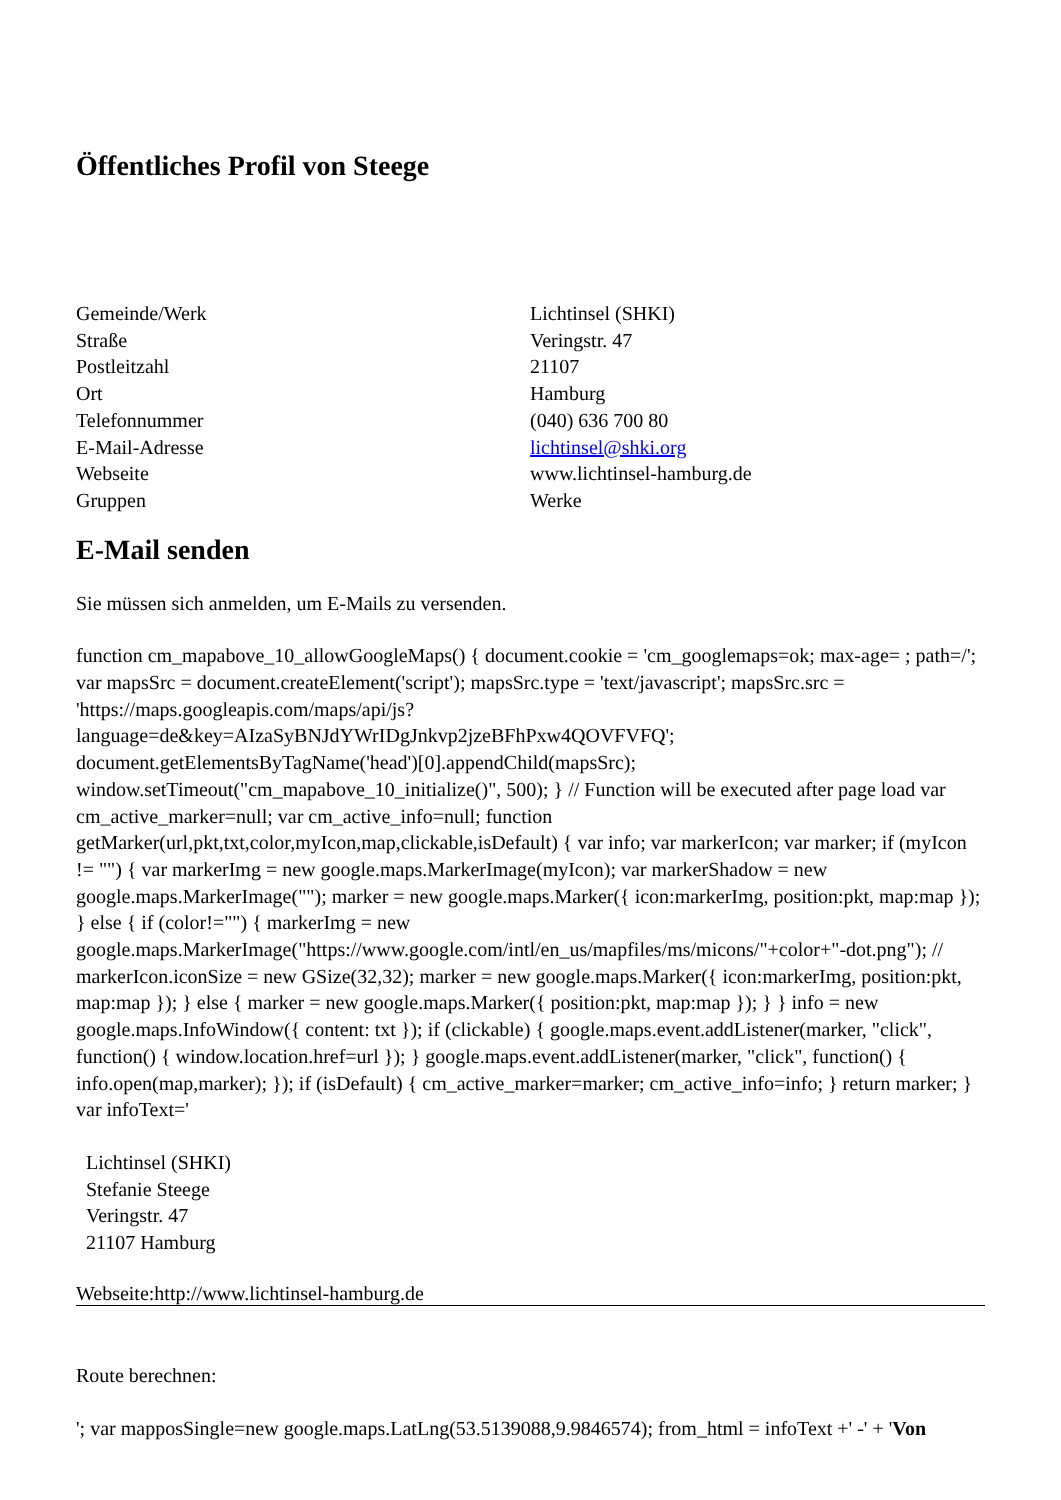Öffentliches Profil von Steege
| Gemeinde/Werk | Lichtinsel (SHKI) |
| Straße | Veringstr. 47 |
| Postleitzahl | 21107 |
| Ort | Hamburg |
| Telefonnummer | (040) 636 700 80 |
| E-Mail-Adresse | lichtinsel@shki.org |
| Webseite | www.lichtinsel-hamburg.de |
| Gruppen | Werke |
E-Mail senden
Sie müssen sich anmelden, um E-Mails zu versenden.
function cm_mapabove_10_allowGoogleMaps() { document.cookie = 'cm_googlemaps=ok; max-age= ; path=/'; var mapsSrc = document.createElement('script'); mapsSrc.type = 'text/javascript'; mapsSrc.src = 'https://maps.googleapis.com/maps/api/js?language=de&key=AIzaSyBNJdYWrIDgJnkvp2jzeBFhPxw4QOVFVFQ'; document.getElementsByTagName('head')[0].appendChild(mapsSrc); window.setTimeout("cm_mapabove_10_initialize()", 500); } // Function will be executed after page load var cm_active_marker=null; var cm_active_info=null; function getMarker(url,pkt,txt,color,myIcon,map,clickable,isDefault) { var info; var markerIcon; var marker; if (myIcon != "") { var markerImg = new google.maps.MarkerImage(myIcon); var markerShadow = new google.maps.MarkerImage(""); marker = new google.maps.Marker({ icon:markerImg, position:pkt, map:map }); } else { if (color!="") { markerImg = new google.maps.MarkerImage("https://www.google.com/intl/en_us/mapfiles/ms/micons/"+color+"-dot.png"); // markerIcon.iconSize = new GSize(32,32); marker = new google.maps.Marker({ icon:markerImg, position:pkt, map:map }); } else { marker = new google.maps.Marker({ position:pkt, map:map }); } } info = new google.maps.InfoWindow({ content: txt }); if (clickable) { google.maps.event.addListener(marker, "click", function() { window.location.href=url }); } google.maps.event.addListener(marker, "click", function() { info.open(map,marker); }); if (isDefault) { cm_active_marker=marker; cm_active_info=info; } return marker; } var infoText='
Lichtinsel (SHKI)
Stefanie Steege
Veringstr. 47
21107 Hamburg
Webseite:http://www.lichtinsel-hamburg.de
Route berechnen:
'; var mapposSingle=new google.maps.LatLng(53.5139088,9.9846574); from_html = infoText +' -' + 'Von